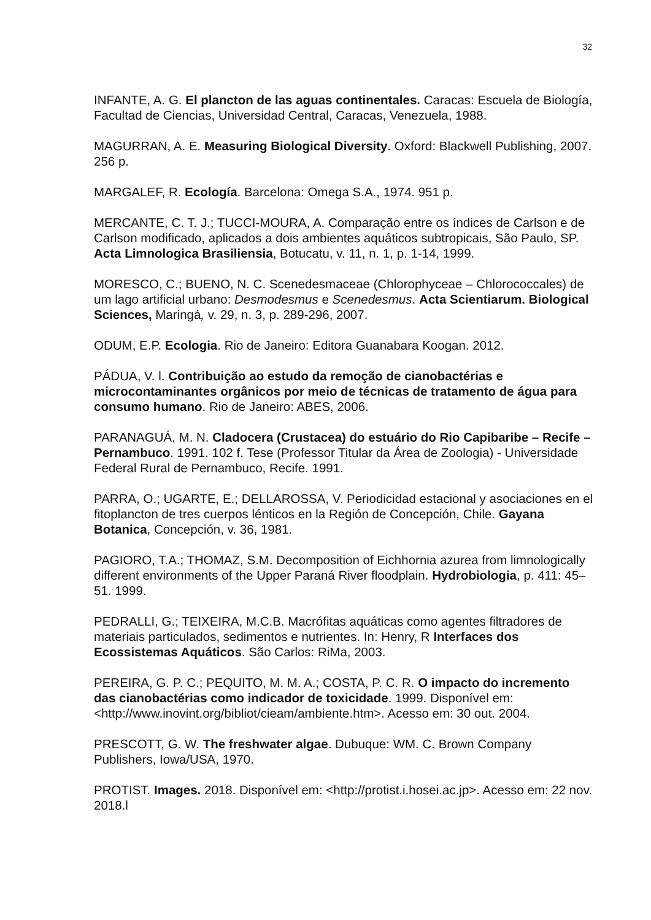32
INFANTE, A. G. El plancton de las aguas continentales. Caracas: Escuela de Biología, Facultad de Ciencias, Universidad Central, Caracas, Venezuela, 1988.
MAGURRAN, A. E. Measuring Biological Diversity. Oxford: Blackwell Publishing, 2007. 256 p.
MARGALEF, R. Ecología. Barcelona: Omega S.A., 1974. 951 p.
MERCANTE, C. T. J.; TUCCI-MOURA, A. Comparação entre os índices de Carlson e de Carlson modificado, aplicados a dois ambientes aquáticos subtropicais, São Paulo, SP. Acta Limnologica Brasiliensia, Botucatu, v. 11, n. 1, p. 1-14, 1999.
MORESCO, C.; BUENO, N. C. Scenedesmaceae (Chlorophyceae – Chlorococcales) de um lago artificial urbano: Desmodesmus e Scenedesmus. Acta Scientiarum. Biological Sciences, Maringá, v. 29, n. 3, p. 289-296, 2007.
ODUM, E.P. Ecologia. Rio de Janeiro: Editora Guanabara Koogan. 2012.
PÁDUA, V. l. Contribuição ao estudo da remoção de cianobactérias e microcontaminantes orgânicos por meio de técnicas de tratamento de água para consumo humano. Rio de Janeiro: ABES, 2006.
PARANAGUÁ, M. N. Cladocera (Crustacea) do estuário do Rio Capibaribe – Recife – Pernambuco. 1991. 102 f. Tese (Professor Titular da Área de Zoologia) - Universidade Federal Rural de Pernambuco, Recife. 1991.
PARRA, O.; UGARTE, E.; DELLAROSSA, V. Periodicidad estacional y asociaciones en el fitoplancton de tres cuerpos lénticos en la Región de Concepción, Chile. Gayana Botanica, Concepción, v. 36, 1981.
PAGIORO, T.A.; THOMAZ, S.M. Decomposition of Eichhornia azurea from limnologically different environments of the Upper Paraná River floodplain. Hydrobiologia, p. 411: 45–51. 1999.
PEDRALLI, G.; TEIXEIRA, M.C.B. Macrófitas aquáticas como agentes filtradores de materiais particulados, sedimentos e nutrientes. In: Henry, R Interfaces dos Ecossistemas Aquáticos. São Carlos: RiMa, 2003.
PEREIRA, G. P. C.; PEQUITO, M. M. A.; COSTA, P. C. R. O impacto do incremento das cianobactérias como indicador de toxicidade. 1999. Disponível em: <http://www.inovint.org/bibliot/cieam/ambiente.htm>. Acesso em: 30 out. 2004.
PRESCOTT, G. W. The freshwater algae. Dubuque: WM. C. Brown Company Publishers, Iowa/USA, 1970.
PROTIST. Images. 2018. Disponível em: <http://protist.i.hosei.ac.jp>. Acesso em: 22 nov. 2018.l